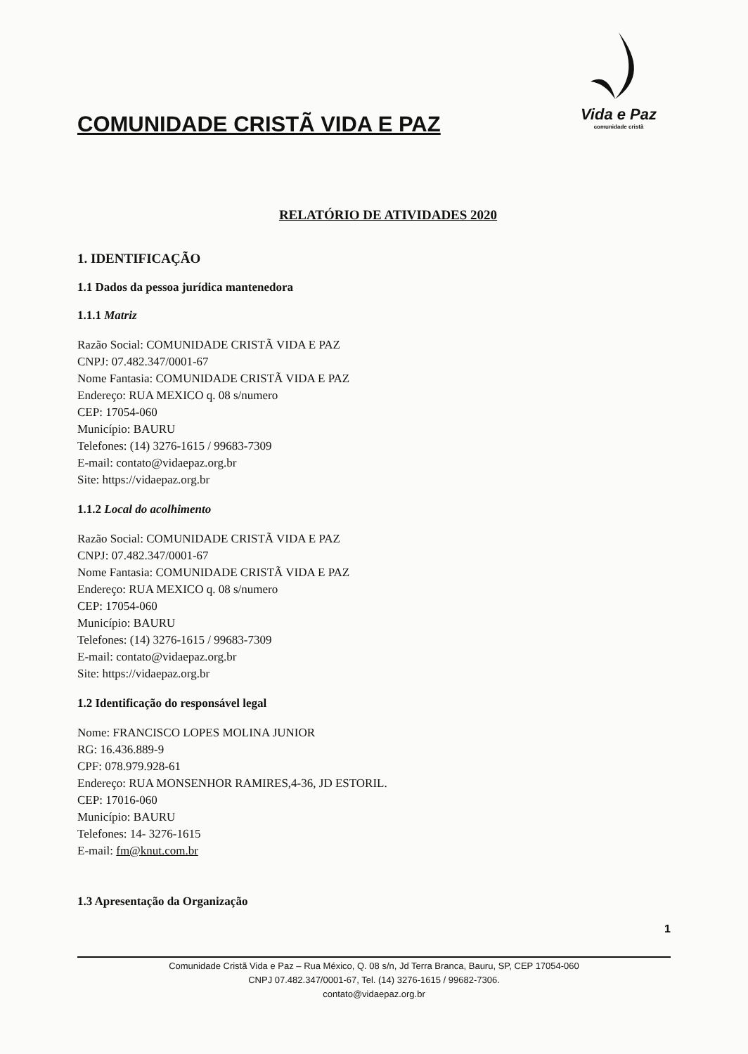COMUNIDADE CRISTÃ VIDA E PAZ
Vida e Paz
comunidade cristã
RELATÓRIO DE ATIVIDADES 2020
1. IDENTIFICAÇÃO
1.1 Dados da pessoa jurídica mantenedora
1.1.1 Matriz
Razão Social: COMUNIDADE CRISTÃ VIDA E PAZ
CNPJ: 07.482.347/0001-67
Nome Fantasia: COMUNIDADE CRISTÃ VIDA E PAZ
Endereço: RUA MEXICO q. 08 s/numero
CEP: 17054-060
Município: BAURU
Telefones: (14) 3276-1615 / 99683-7309
E-mail: contato@vidaepaz.org.br
Site: https://vidaepaz.org.br
1.1.2 Local do acolhimento
Razão Social: COMUNIDADE CRISTÃ VIDA E PAZ
CNPJ: 07.482.347/0001-67
Nome Fantasia: COMUNIDADE CRISTÃ VIDA E PAZ
Endereço: RUA MEXICO q. 08 s/numero
CEP: 17054-060
Município: BAURU
Telefones: (14) 3276-1615 / 99683-7309
E-mail: contato@vidaepaz.org.br
Site: https://vidaepaz.org.br
1.2 Identificação do responsável legal
Nome: FRANCISCO LOPES MOLINA JUNIOR
RG: 16.436.889-9
CPF: 078.979.928-61
Endereço: RUA MONSENHOR RAMIRES,4-36, JD ESTORIL.
CEP: 17016-060
Município: BAURU
Telefones: 14- 3276-1615
E-mail: fm@knut.com.br
1.3 Apresentação da Organização
1
Comunidade Cristã Vida e Paz – Rua México, Q. 08 s/n, Jd Terra Branca, Bauru, SP, CEP 17054-060
CNPJ 07.482.347/0001-67, Tel. (14) 3276-1615 / 99682-7306.
contato@vidaepaz.org.br